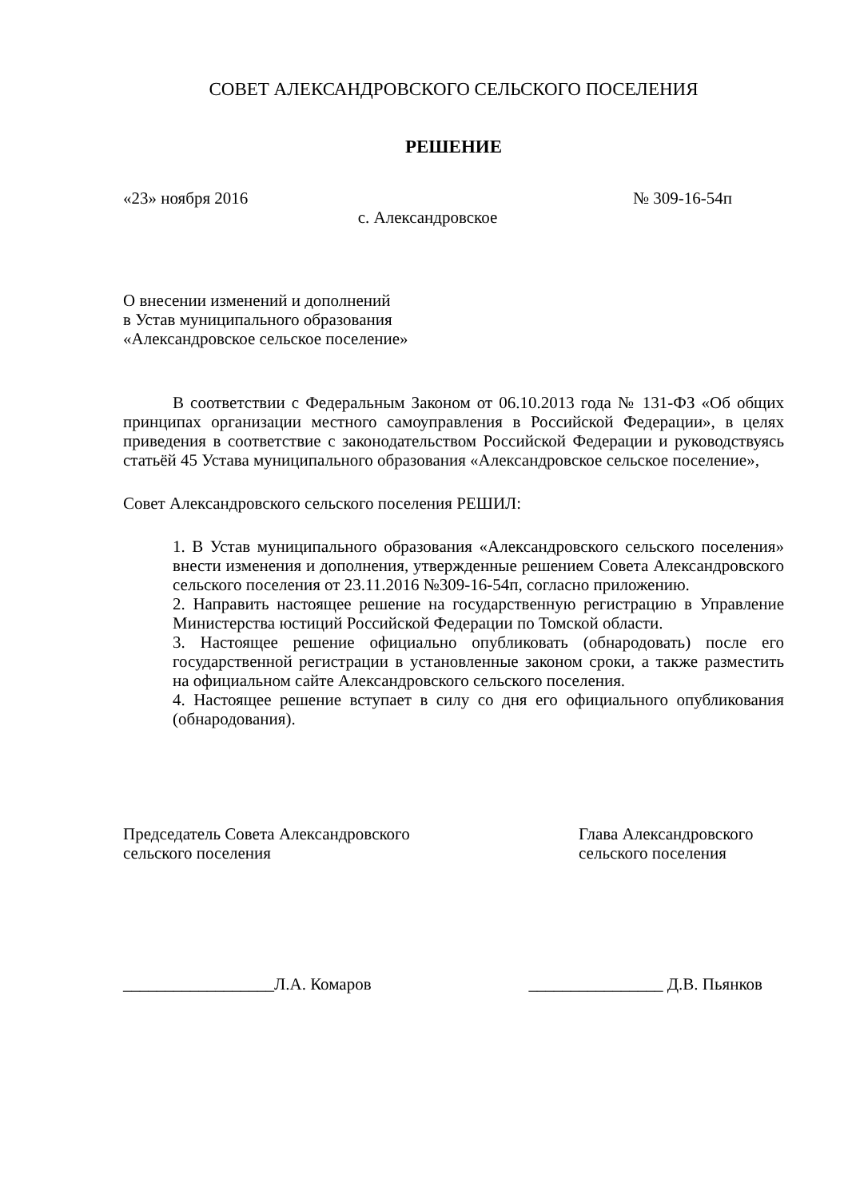СОВЕТ АЛЕКСАНДРОВСКОГО СЕЛЬСКОГО ПОСЕЛЕНИЯ
РЕШЕНИЕ
«23» ноября 2016 № 309-16-54п
с. Александровское
О внесении изменений и дополнений
в Устав муниципального образования
«Александровское сельское поселение»
В соответствии с Федеральным Законом от 06.10.2013 года № 131-ФЗ «Об общих принципах организации местного самоуправления в Российской Федерации», в целях приведения в соответствие с законодательством Российской Федерации и руководствуясь статьёй 45 Устава муниципального образования «Александровское сельское поселение»,
Совет Александровского сельского поселения РЕШИЛ:
1. В Устав муниципального образования «Александровского сельского поселения» внести изменения и дополнения, утвержденные решением Совета Александровского сельского поселения от 23.11.2016 №309-16-54п, согласно приложению.
2. Направить настоящее решение на государственную регистрацию в Управление Министерства юстиций Российской Федерации по Томской области.
3. Настоящее решение официально опубликовать (обнародовать) после его государственной регистрации в установленные законом сроки, а также разместить на официальном сайте Александровского сельского поселения.
4. Настоящее решение вступает в силу со дня его официального опубликования (обнародования).
Председатель Совета Александровского
сельского поселения Глава Александровского
сельского поселения
__________________Л.А. Комаров ________________ Д.В. Пьянков